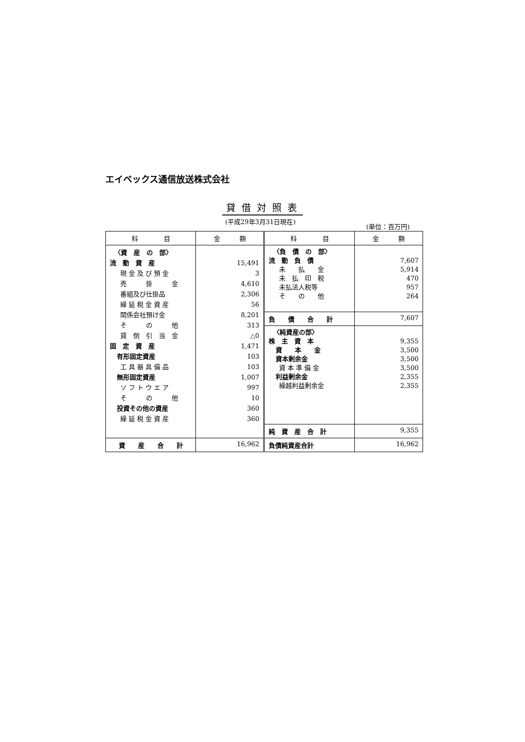エイベックス通信放送株式会社
貸借対照表
(平成29年3月31日現在)
(単位：百万円)
| 科 目 | 金 額 | 科 目 | 金 額 |
| --- | --- | --- | --- |
| 〈資 産 の 部〉 流 動 資 産 現 金 及 び 預 金 売 掛 金 番組及び仕掛品 繰 延 税 金 資 産 関係会社預け金 そ の 他 貸 倒 引 当 金 固 定 資 産 有形固定資産 工 具 器 具 備 品 無形固定資産 ソ フ ト ウ エ ア そ の 他 投資その他の資産 繰 延 税 金 資 産 | 15,491 3 4,610 2,306 56 8,201 313 △0 1,471 103 103 1,007 997 10 360 360 | 〈負 債 の 部〉 流 動 負 債 未 払 金 未 払 印 税 未払法人税等 そ の 他 | 7,607 5,914 470 957 264 |
| | | 負 債 合 計 | 7,607 |
| | | 〈純資産の部〉 株 主 資 本 資 本 金 資本剰余金 資 本 準 備 金 利益剰余金 繰越利益剰余金 | 9,355 3,500 3,500 3,500 2,355 2,355 |
| | | 純 資 産 合 計 | 9,355 |
| 資 産 合 計 | 16,962 | 負債純資産合計 | 16,962 |